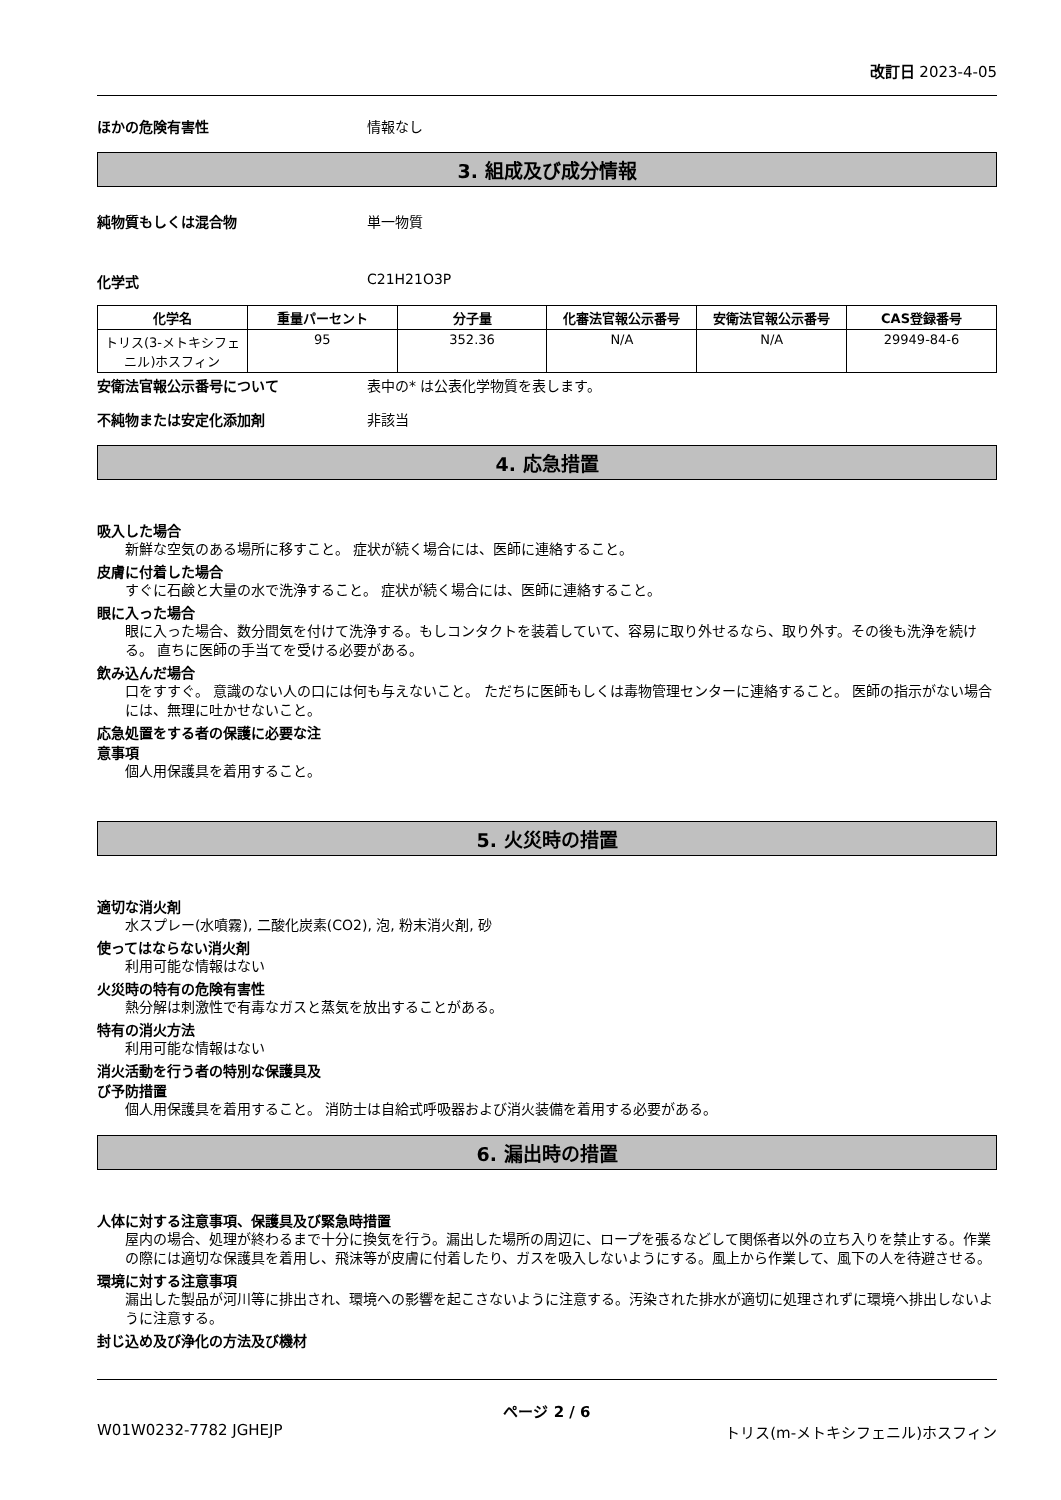改訂日 2023-4-05
ほかの危険有害性 情報なし
3. 組成及び成分情報
純物質もしくは混合物 単一物質
化学式 C21H21O3P
| 化学名 | 重量パーセント | 分子量 | 化審法官報公示番号 | 安衛法官報公示番号 | CAS登録番号 |
| --- | --- | --- | --- | --- | --- |
| トリス(3-メトキシフェニル)ホスフィン | 95 | 352.36 | N/A | N/A | 29949-84-6 |
安衛法官報公示番号について 表中の* は公表化学物質を表します。
不純物または安定化添加剤 非該当
4. 応急措置
吸入した場合
新鮮な空気のある場所に移すこと。 症状が続く場合には、医師に連絡すること。
皮膚に付着した場合
すぐに石鹸と大量の水で洗浄すること。 症状が続く場合には、医師に連絡すること。
眼に入った場合
眼に入った場合、数分間気を付けて洗浄する。もしコンタクトを装着していて、容易に取り外せるなら、取り外す。その後も洗浄を続ける。 直ちに医師の手当てを受ける必要がある。
飲み込んだ場合
口をすすぐ。 意識のない人の口には何も与えないこと。 ただちに医師もしくは毒物管理センターに連絡すること。 医師の指示がない場合には、無理に吐かせないこと。
応急処置をする者の保護に必要な注
意事項
個人用保護具を着用すること。
5. 火災時の措置
適切な消火剤
水スプレー(水噴霧), 二酸化炭素(CO2), 泡, 粉末消火剤, 砂
使ってはならない消火剤
利用可能な情報はない
火災時の特有の危険有害性
熱分解は刺激性で有毒なガスと蒸気を放出することがある。
特有の消火方法
利用可能な情報はない
消火活動を行う者の特別な保護具及
び予防措置
個人用保護具を着用すること。 消防士は自給式呼吸器および消火装備を着用する必要がある。
6. 漏出時の措置
人体に対する注意事項、保護具及び緊急時措置
屋内の場合、処理が終わるまで十分に換気を行う。漏出した場所の周辺に、ロープを張るなどして関係者以外の立ち入りを禁止する。作業の際には適切な保護具を着用し、飛沫等が皮膚に付着したり、ガスを吸入しないようにする。風上から作業して、風下の人を待避させる。
環境に対する注意事項
漏出した製品が河川等に排出され、環境への影響を起こさないように注意する。汚染された排水が適切に処理されずに環境へ排出しないように注意する。
封じ込め及び浄化の方法及び機材
ページ 2 / 6
W01W0232-7782 JGHEJP トリス(m-メトキシフェニル)ホスフィン